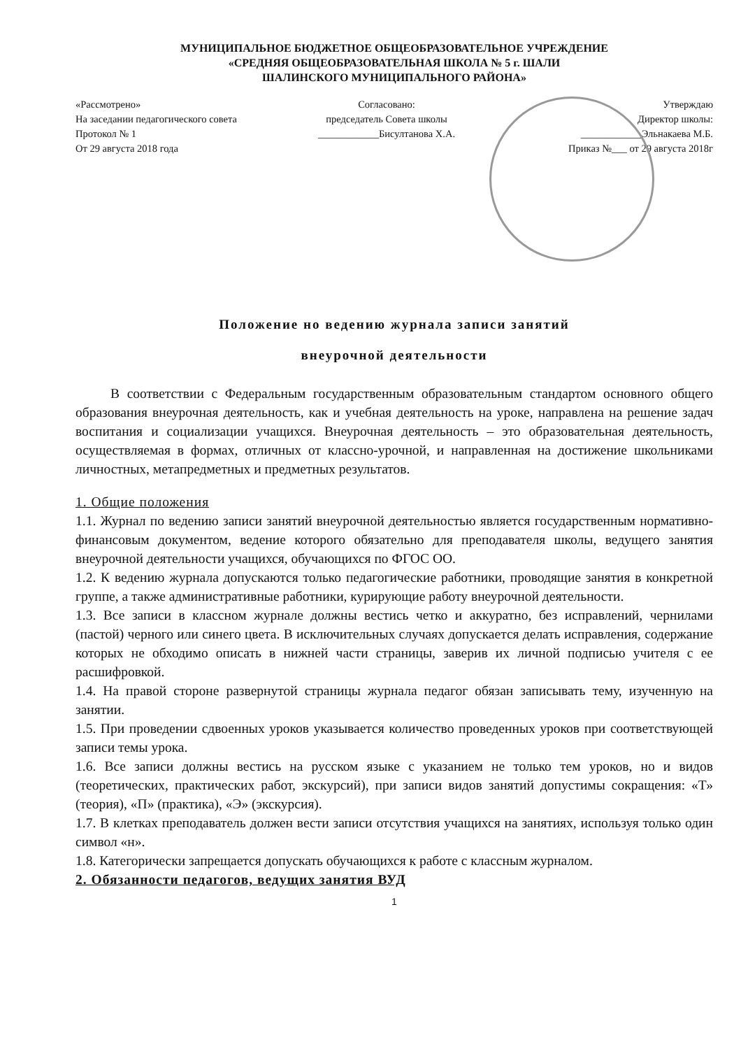МУНИЦИПАЛЬНОЕ БЮДЖЕТНОЕ ОБЩЕОБРАЗОВАТЕЛЬНОЕ УЧРЕЖДЕНИЕ
«СРЕДНЯЯ ОБЩЕОБРАЗОВАТЕЛЬНАЯ ШКОЛА № 5 г. ШАЛИ
ШАЛИНСКОГО МУНИЦИПАЛЬНОГО РАЙОНА»
«Рассмотрено»
На заседании педагогического совета
Протокол № 1
От 29 августа 2018 года
Согласовано:
председатель Совета школы
____________Бисултанова Х.А.
Утверждаю
Директор школы:
____________Эльнакаева М.Б.
Приказ №___ от 29 августа 2018г
Положение но ведению журнала записи занятий
внеурочной деятельности
В соответствии с Федеральным государственным образовательным стандартом основного общего образования внеурочная деятельность, как и учебная деятельность на уроке, направлена на решение задач воспитания и социализации учащихся. Внеурочная деятельность – это образовательная деятельность, осуществляемая в формах, отличных от классно-урочной, и направленная на достижение школьниками личностных, метапредметных и предметных результатов.
1. Общие положения
1.1. Журнал по ведению записи занятий внеурочной деятельностью является государственным нормативно-финансовым документом, ведение которого обязательно для преподавателя школы, ведущего занятия внеурочной деятельности учащихся, обучающихся по ФГОС ОО.
1.2. К ведению журнала допускаются только педагогические работники, проводящие занятия в конкретной группе, а также административные работники, курирующие работу внеурочной деятельности.
1.3. Все записи в классном журнале должны вестись четко и аккуратно, без исправлений, чернилами (пастой) черного или синего цвета. В исключительных случаях допускается делать исправления, содержание которых не обходимо описать в нижней части страницы, заверив их личной подписью учителя с ее расшифровкой.
1.4. На правой стороне развернутой страницы журнала педагог обязан записывать тему, изученную на занятии.
1.5. При проведении сдвоенных уроков указывается количество проведенных уроков при соответствующей записи темы урока.
1.6. Все записи должны вестись на русском языке с указанием не только тем уроков, но и видов (теоретических, практических работ, экскурсий), при записи видов занятий допустимы сокращения: «Т» (теория), «П» (практика), «Э» (экскурсия).
1.7. В клетках преподаватель должен вести записи отсутствия учащихся на занятиях, используя только один символ «н».
1.8. Категорически запрещается допускать обучающихся к работе с классным журналом.
2. Обязанности педагогов, ведущих занятия ВУД
1